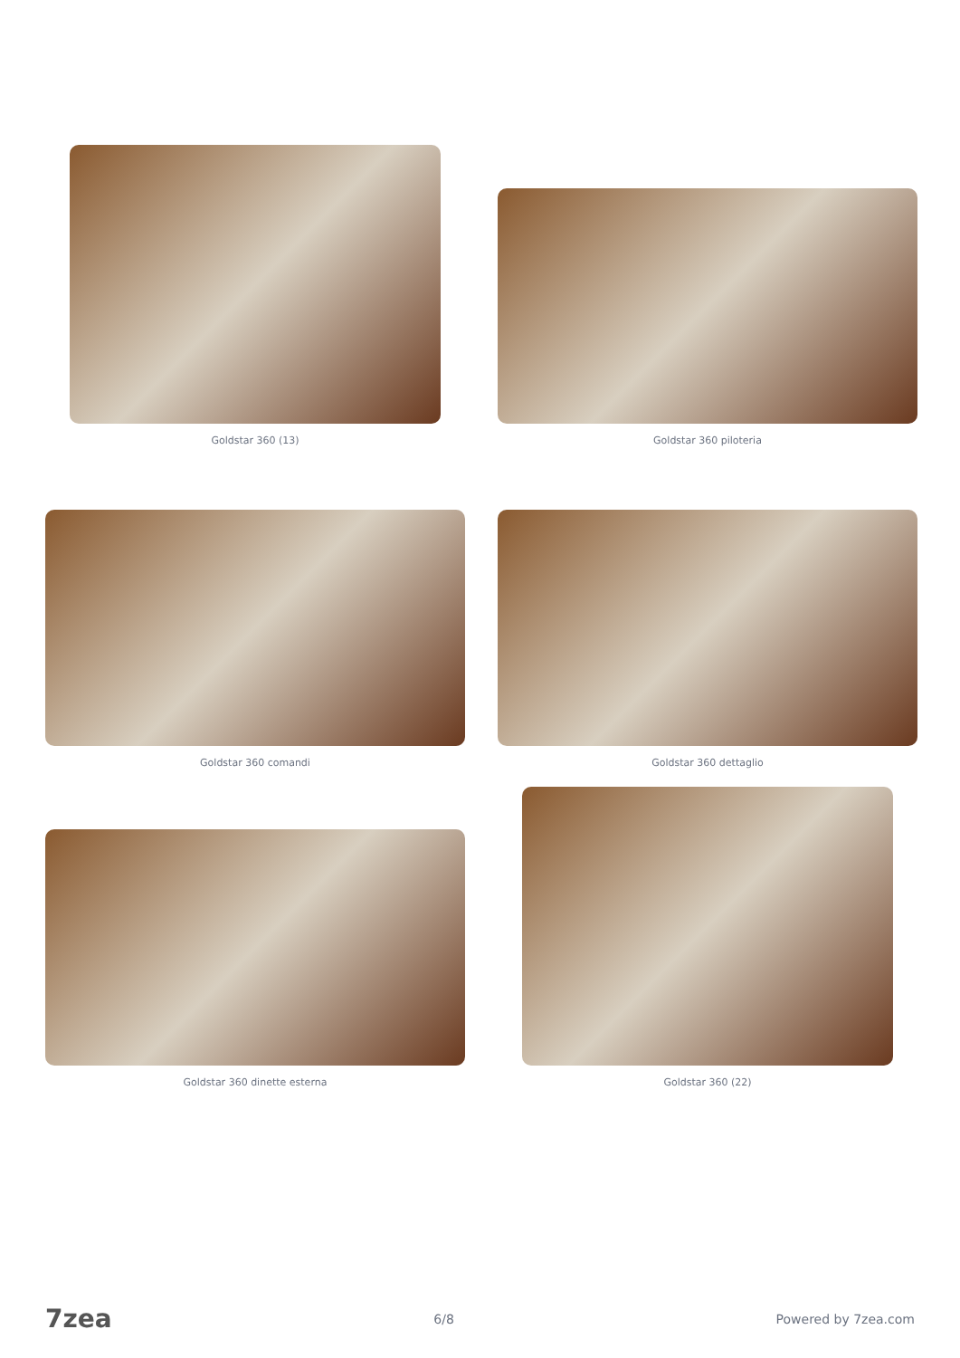Goldstar 360 (13)
Goldstar 360 piloteria
Goldstar 360 comandi
Goldstar 360 dettaglio
Goldstar 360 dinette esterna
Goldstar 360 (22)
7zea 6/8 Powered by 7zea.com